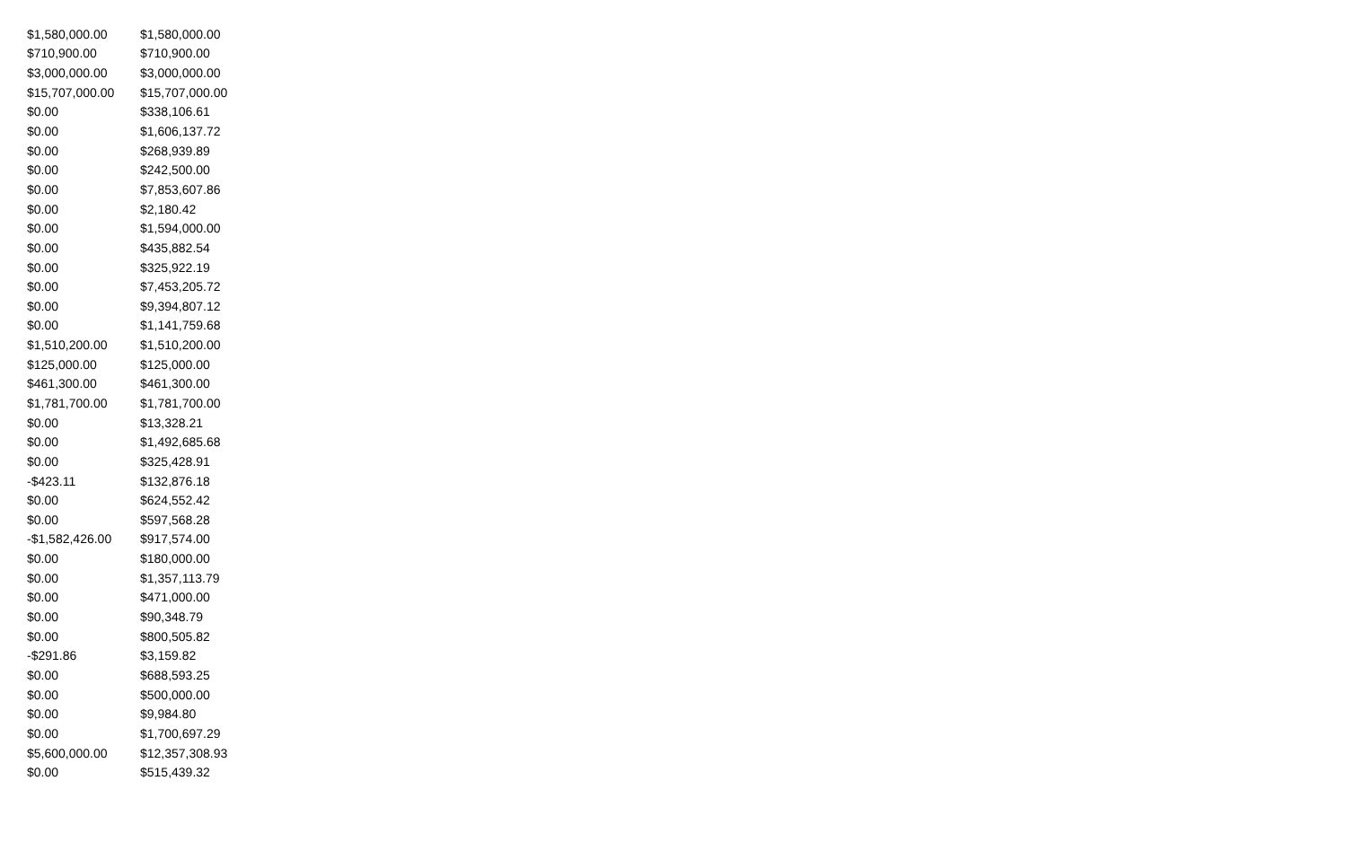| $1,580,000.00 | $1,580,000.00 |
| $710,900.00 | $710,900.00 |
| $3,000,000.00 | $3,000,000.00 |
| $15,707,000.00 | $15,707,000.00 |
| $0.00 | $338,106.61 |
| $0.00 | $1,606,137.72 |
| $0.00 | $268,939.89 |
| $0.00 | $242,500.00 |
| $0.00 | $7,853,607.86 |
| $0.00 | $2,180.42 |
| $0.00 | $1,594,000.00 |
| $0.00 | $435,882.54 |
| $0.00 | $325,922.19 |
| $0.00 | $7,453,205.72 |
| $0.00 | $9,394,807.12 |
| $0.00 | $1,141,759.68 |
| $1,510,200.00 | $1,510,200.00 |
| $125,000.00 | $125,000.00 |
| $461,300.00 | $461,300.00 |
| $1,781,700.00 | $1,781,700.00 |
| $0.00 | $13,328.21 |
| $0.00 | $1,492,685.68 |
| $0.00 | $325,428.91 |
| -$423.11 | $132,876.18 |
| $0.00 | $624,552.42 |
| $0.00 | $597,568.28 |
| -$1,582,426.00 | $917,574.00 |
| $0.00 | $180,000.00 |
| $0.00 | $1,357,113.79 |
| $0.00 | $471,000.00 |
| $0.00 | $90,348.79 |
| $0.00 | $800,505.82 |
| -$291.86 | $3,159.82 |
| $0.00 | $688,593.25 |
| $0.00 | $500,000.00 |
| $0.00 | $9,984.80 |
| $0.00 | $1,700,697.29 |
| $5,600,000.00 | $12,357,308.93 |
| $0.00 | $515,439.32 |